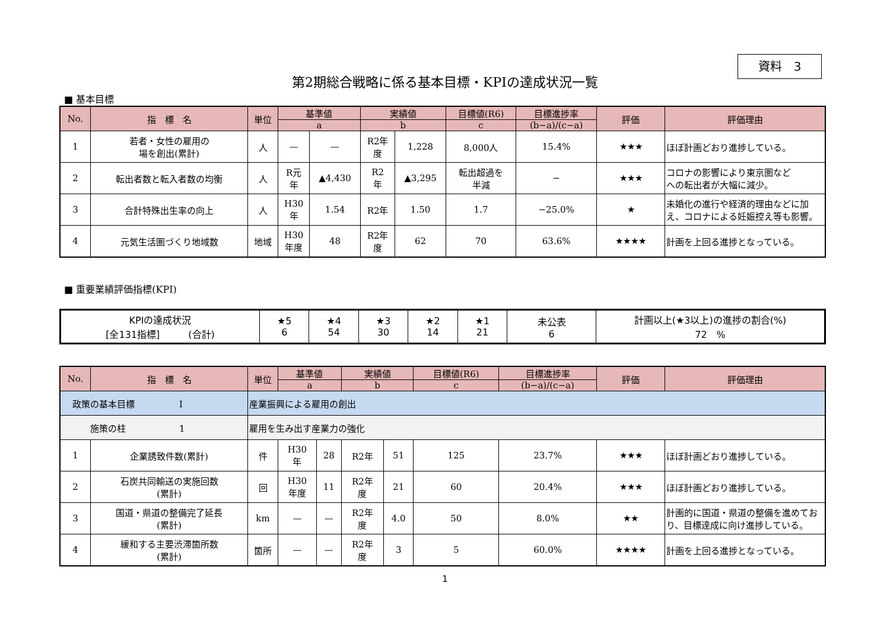資料　3
第2期総合戦略に係る基本目標・KPIの達成状況一覧
■ 基本目標
| No. | 指 標 名 | 単位 | 基準値 | | 実績値 | | 目標値(R6) | 目標進捗率 | 評価 | 評価理由 |
| --- | --- | --- | --- | --- | --- | --- | --- | --- | --- | --- |
| | | | a | | b | | c | (b−a)/(c−a) | | |
| 1 | 若者・女性の雇用の 場を創出(累計) | 人 | — | — | R2年 度 | 1,228 | 8,000人 | 15.4% | ★★★ | ほぼ計画どおり進捗している。 |
| 2 | 転出者数と転入者数の均衡 | 人 | R元 年 | ▲4,430 | R2 年 | ▲3,295 | 転出超過を 半減 | − | ★★★ | コロナの影響により東京圏など への転出者が大幅に減少。 |
| 3 | 合計特殊出生率の向上 | 人 | H30 年 | 1.54 | R2年 | 1.50 | 1.7 | −25.0% | ★ | 未婚化の進行や経済的理由などに加え、コロナによる妊娠控え等も影響。 |
| 4 | 元気生活圏づくり地域数 | 地域 | H30 年度 | 48 | R2年 度 | 62 | 70 | 63.6% | ★★★★ | 計画を上回る進捗となっている。 |
■ 重要業績評価指標(KPI)
| KPIの達成状況 [全131指標] (合計) | ★5 6 | ★4 54 | ★3 30 | ★2 14 | ★1 21 | 未公表 6 | 計画以上(★3以上)の進捗の割合(%) 72 % |
| No. | 指 標 名 | 単位 | 基準値 | | 実績値 | | 目標値(R6) | 目標進捗率 | 評価 | 評価理由 |
| --- | --- | --- | --- | --- | --- | --- | --- | --- | --- | --- |
| | | | a | | b | | c | (b−a)/(c−a) | | |
| 政策の基本目標 Ⅰ | | 産業振興による雇用の創出 | | | | | | | | |
| 施策の柱 1 | | 雇用を生み出す産業力の強化 | | | | | | | | |
| 1 | 企業誘致件数(累計) | 件 | H30 年 | 28 | R2年 | 51 | 125 | 23.7% | ★★★ | ほぼ計画どおり進捗している。 |
| 2 | 石炭共同輸送の実施回数 (累計) | 回 | H30 年度 | 11 | R2年 度 | 21 | 60 | 20.4% | ★★★ | ほぼ計画どおり進捗している。 |
| 3 | 国道・県道の整備完了延長 (累計) | km | — | — | R2年 度 | 4.0 | 50 | 8.0% | ★★ | 計画的に国道・県道の整備を進めており、目標達成に向け進捗している。 |
| 4 | 緩和する主要渋滞箇所数 (累計) | 箇所 | — | — | R2年 度 | 3 | 5 | 60.0% | ★★★★ | 計画を上回る進捗となっている。 |
1